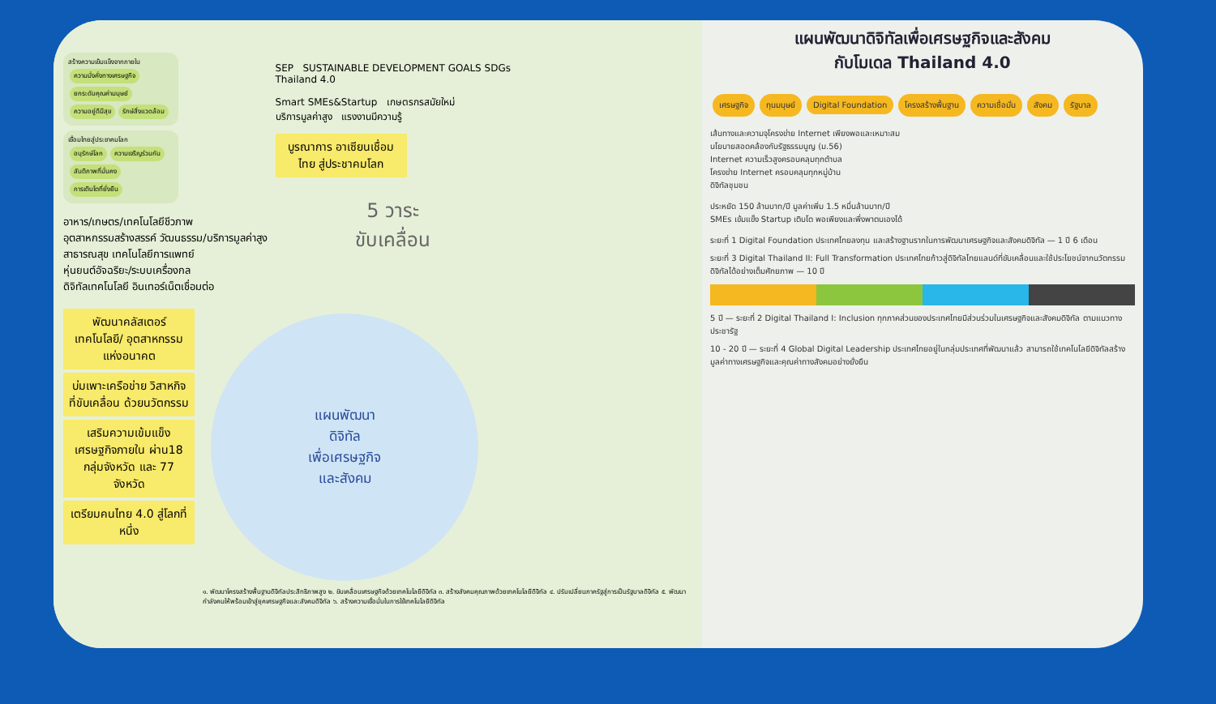สร้างความเข้มแข็งจากภายใน
ความมั่งคั่งทางเศรษฐกิจ ยกระดับคุณค่ามนุษย์ ความอยู่ดีมีสุข รักษ์สิ่งแวดล้อม
เชื่อมไทยสู่ประชาคมโลก
อนุรักษ์โลก ความเจริญร่วมกัน สันติภาพที่มั่นคง การเติบโตที่ยั่งยืน
อาหาร/เกษตร/เทคโนโลยีชีวภาพ
อุตสาหกรรมสร้างสรรค์ วัฒนธรรม/บริการมูลค่าสูง
สาธารณสุข เทคโนโลยีการแพทย์
หุ่นยนต์อัจฉริยะ/ระบบเครื่องกล
ดิจิทัลเทคโนโลยี อินเทอร์เน็ตเชื่อมต่อ
SEP SUSTAINABLE DEVELOPMENT GOALS SDGs
Thailand 4.0
Smart SMEs&Startup เกษตรกรสมัยใหม่
บริการมูลค่าสูง แรงงานมีความรู้
บูรณาการ อาเซียนเชื่อมไทย สู่ประชาคมโลก
5 วาระ
ขับเคลื่อน
พัฒนาคลัสเตอร์ เทคโนโลยี/ อุตสาหกรรม แห่งอนาคต
บ่มเพาะเครือข่าย วิสาหกิจ ที่ขับเคลื่อน ด้วยนวัตกรรม
เสริมความเข้มแข็ง เศรษฐกิจภายใน ผ่าน18 กลุ่มจังหวัด และ 77 จังหวัด
เตรียมคนไทย 4.0 สู่โลกที่หนึ่ง
แผนพัฒนา
ดิจิทัล
เพื่อเศรษฐกิจ
และสังคม
๑. พัฒนาโครงสร้างพื้นฐานดิจิทัลประสิทธิภาพสูง ๒. ขับเคลื่อนเศรษฐกิจด้วยเทคโนโลยีดิจิทัล ๓. สร้างสังคมคุณภาพด้วยเทคโนโลยีดิจิทัล ๔. ปรับเปลี่ยนภาครัฐสู่การเป็นรัฐบาลดิจิทัล ๕. พัฒนากำลังคนให้พร้อมเข้าสู่ยุคเศรษฐกิจและสังคมดิจิทัล ๖. สร้างความเชื่อมั่นในการใช้เทคโนโลยีดิจิทัล
แผนพัฒนาดิจิทัลเพื่อเศรษฐกิจและสังคม
กับโมเดล Thailand 4.0
เศรษฐกิจ ทุนมนุษย์ Digital Foundation โครงสร้างพื้นฐาน ความเชื่อมั่น สังคม รัฐบาล
เส้นทางและความจุโครงข่าย Internet เพียงพอและเหมาะสม
นโยบายสอดคล้องกับรัฐธรรมนูญ (ม.56)
Internet ความเร็วสูงครอบคลุมทุกตำบล
โครงข่าย Internet ครอบคลุมทุกหมู่บ้าน
ดิจิทัลชุมชน
ประหยัด 150 ล้านบาท/ปี มูลค่าเพิ่ม 1.5 หมื่นล้านบาท/ปี
SMEs เข้มแข็ง Startup เติบโต พอเพียงและพึ่งพาตนเองได้
ระยะที่ 1 Digital Foundation ประเทศไทยลงทุน และสร้างฐานรากในการพัฒนาเศรษฐกิจและสังคมดิจิทัล — 1 ปี 6 เดือน
ระยะที่ 3 Digital Thailand II: Full Transformation ประเทศไทยก้าวสู่ดิจิทัลไทยแลนด์ที่ขับเคลื่อนและใช้ประโยชน์จากนวัตกรรมดิจิทัลได้อย่างเต็มศักยภาพ — 10 ปี
5 ปี — ระยะที่ 2 Digital Thailand I: Inclusion ทุกภาคส่วนของประเทศไทยมีส่วนร่วมในเศรษฐกิจและสังคมดิจิทัล ตามแนวทางประชารัฐ
10 - 20 ปี — ระยะที่ 4 Global Digital Leadership ประเทศไทยอยู่ในกลุ่มประเทศที่พัฒนาแล้ว สามารถใช้เทคโนโลยีดิจิทัลสร้างมูลค่าทางเศรษฐกิจและคุณค่าทางสังคมอย่างยั่งยืน